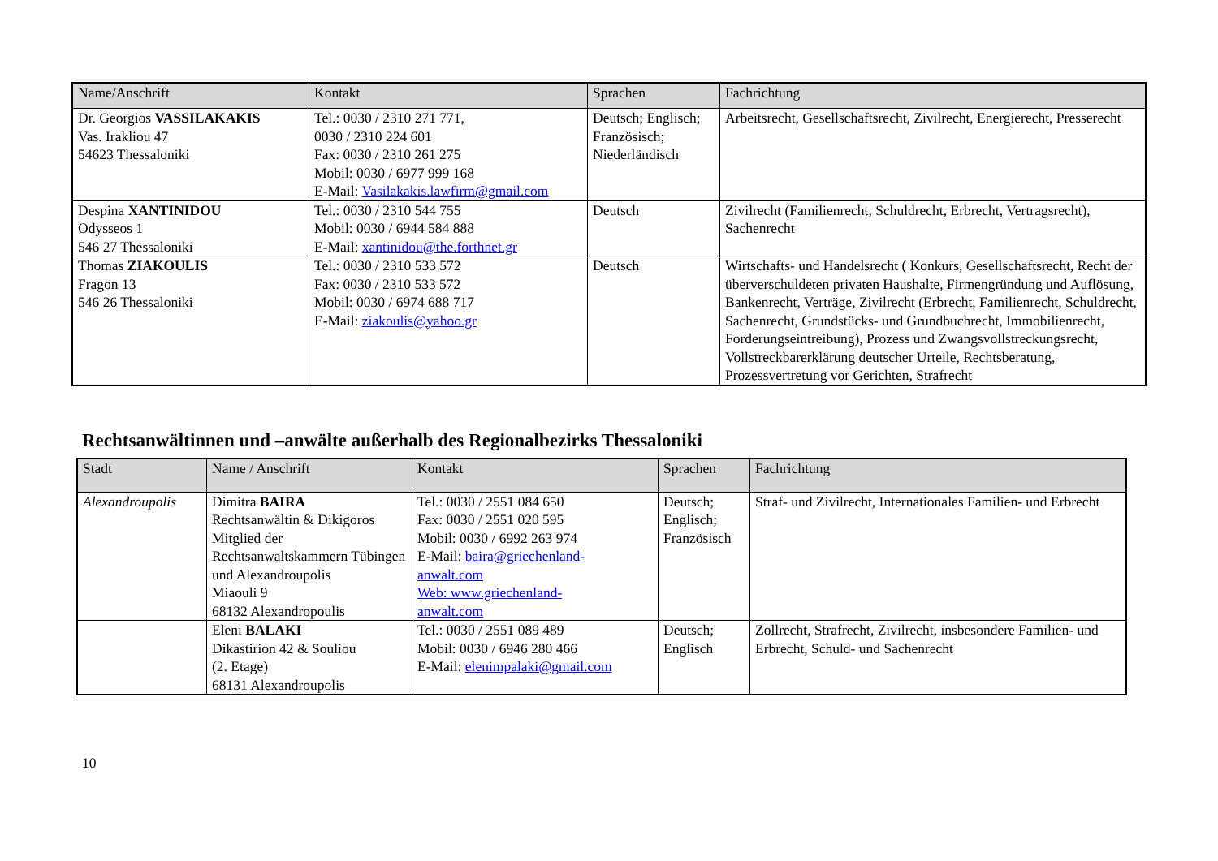| Name/Anschrift | Kontakt | Sprachen | Fachrichtung |
| --- | --- | --- | --- |
| Dr. Georgios VASSILAKAKIS Vas. Irakliou 47 54623 Thessaloniki | Tel.: 0030 / 2310 271 771, 0030 / 2310 224 601 Fax: 0030 / 2310 261 275 Mobil: 0030 / 6977 999 168 E-Mail: Vasilakakis.lawfirm@gmail.com | Deutsch; Englisch; Französisch; Niederländisch | Arbeitsrecht, Gesellschaftsrecht, Zivilrecht, Energierecht, Presserecht |
| Despina XANTINIDOU Odysseos 1 546 27 Thessaloniki | Tel.: 0030 / 2310 544 755 Mobil: 0030 / 6944 584 888 E-Mail: xantinidou@the.forthnet.gr | Deutsch | Zivilrecht (Familienrecht, Schuldrecht, Erbrecht, Vertragsrecht), Sachenrecht |
| Thomas ZIAKOULIS Fragon 13 546 26 Thessaloniki | Tel.: 0030 / 2310 533 572 Fax: 0030 / 2310 533 572 Mobil: 0030 / 6974 688 717 E-Mail: ziakoulis@yahoo.gr | Deutsch | Wirtschafts- und Handelsrecht ( Konkurs, Gesellschaftsrecht, Recht der überverschuldeten privaten Haushalte, Firmengründung und Auflösung, Bankenrecht, Verträge, Zivilrecht (Erbrecht, Familienrecht, Schuldrecht, Sachenrecht, Grundstücks- und Grundbuchrecht, Immobilienrecht, Forderungseintreibung), Prozess und Zwangsvollstreckungsrecht, Vollstreckbarerklärung deutscher Urteile, Rechtsberatung, Prozessvertretung vor Gerichten, Strafrecht |
Rechtsanwältinnen und –anwälte außerhalb des Regionalbezirks Thessaloniki
| Stadt | Name / Anschrift | Kontakt | Sprachen | Fachrichtung |
| --- | --- | --- | --- | --- |
| Alexandroupolis | Dimitra BAIRA Rechtsanwältin & Dikigoros Mitglied der Rechtsanwaltskammern Tübingen und Alexandroupolis Miaouli 9 68132 Alexandropoulis | Tel.: 0030 / 2551 084 650 Fax: 0030 / 2551 020 595 Mobil: 0030 / 6992 263 974 E-Mail: baira@griechenland- anwalt.com Web: www.griechenland- anwalt.com | Deutsch; Englisch; Französisch | Straf- und Zivilrecht, Internationales Familien- und Erbrecht |
| | Eleni BALAKI Dikastirion 42 & Souliou (2. Etage) 68131 Alexandroupolis | Tel.: 0030 / 2551 089 489 Mobil: 0030 / 6946 280 466 E-Mail: elenimpalaki@gmail.com | Deutsch; Englisch | Zollrecht, Strafrecht, Zivilrecht, insbesondere Familien- und Erbrecht, Schuld- und Sachenrecht |
10